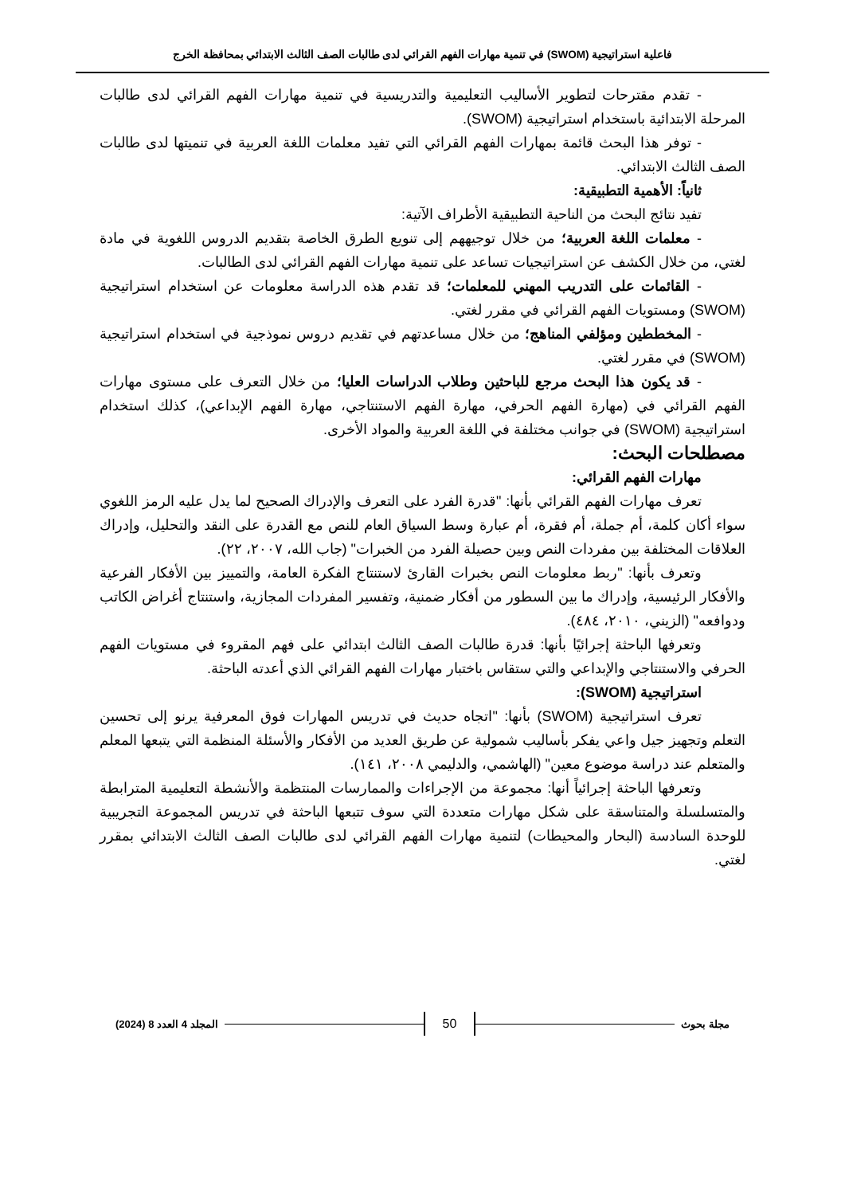فاعلية استراتيجية (SWOM) في تنمية مهارات الفهم القرائي لدى طالبات الصف الثالث الابتدائي بمحافظة الخرج
- تقدم مقترحات لتطوير الأساليب التعليمية والتدريسية في تنمية مهارات الفهم القرائي لدى طالبات المرحلة الابتدائية باستخدام استراتيجية (SWOM).
- توفر هذا البحث قائمة بمهارات الفهم القرائي التي تفيد معلمات اللغة العربية في تنميتها لدى طالبات الصف الثالث الابتدائي.
ثانياً: الأهمية التطبيقية:
تفيد نتائج البحث من الناحية التطبيقية الأطراف الآتية:
- معلمات اللغة العربية؛ من خلال توجيههم إلى تنويع الطرق الخاصة بتقديم الدروس اللغوية في مادة لغتي، من خلال الكشف عن استراتيجيات تساعد على تنمية مهارات الفهم القرائي لدى الطالبات.
- القائمات على التدريب المهني للمعلمات؛ قد تقدم هذه الدراسة معلومات عن استخدام استراتيجية (SWOM) ومستويات الفهم القرائي في مقرر لغتي.
- المخططين ومؤلفي المناهج؛ من خلال مساعدتهم في تقديم دروس نموذجية في استخدام استراتيجية (SWOM) في مقرر لغتي.
- قد يكون هذا البحث مرجع للباحثين وطلاب الدراسات العليا؛ من خلال التعرف على مستوى مهارات الفهم القرائي في (مهارة الفهم الحرفي، مهارة الفهم الاستنتاجي، مهارة الفهم الإبداعي)، كذلك استخدام استراتيجية (SWOM) في جوانب مختلفة في اللغة العربية والمواد الأخرى.
مصطلحات البحث:
مهارات الفهم القرائي:
تعرف مهارات الفهم القرائي بأنها: "قدرة الفرد على التعرف والإدراك الصحيح لما يدل عليه الرمز اللغوي سواء أكان كلمة، أم جملة، أم فقرة، أم عبارة وسط السياق العام للنص مع القدرة على النقد والتحليل، وإدراك العلاقات المختلفة بين مفردات النص وبين حصيلة الفرد من الخبرات" (جاب الله، ٢٠٠٧، ٢٢).
وتعرف بأنها: "ربط معلومات النص بخبرات القارئ لاستنتاج الفكرة العامة، والتمييز بين الأفكار الفرعية والأفكار الرئيسية، وإدراك ما بين السطور من أفكار ضمنية، وتفسير المفردات المجازية، واستنتاج أغراض الكاتب ودوافعه" (الزيني، ٢٠١٠، ٤٨٤).
وتعرفها الباحثة إجرائيًا بأنها: قدرة طالبات الصف الثالث ابتدائي على فهم المقروء في مستويات الفهم الحرفي والاستنتاجي والإبداعي والتي ستقاس باختبار مهارات الفهم القرائي الذي أعدته الباحثة.
استراتيجية (SWOM):
تعرف استراتيجية (SWOM) بأنها: "اتجاه حديث في تدريس المهارات فوق المعرفية يرنو إلى تحسين التعلم وتجهيز جيل واعي يفكر بأساليب شمولية عن طريق العديد من الأفكار والأسئلة المنظمة التي يتبعها المعلم والمتعلم عند دراسة موضوع معين" (الهاشمي، والدليمي ٢٠٠٨، ١٤١).
وتعرفها الباحثة إجرائياً أنها: مجموعة من الإجراءات والممارسات المنتظمة والأنشطة التعليمية المترابطة والمتسلسلة والمتناسقة على شكل مهارات متعددة التي سوف تتبعها الباحثة في تدريس المجموعة التجريبية للوحدة السادسة (البحار والمحيطات) لتنمية مهارات الفهم القرائي لدى طالبات الصف الثالث الابتدائي بمقرر لغتي.
مجلة بحوث 50 المجلد 4 العدد 8 (2024)